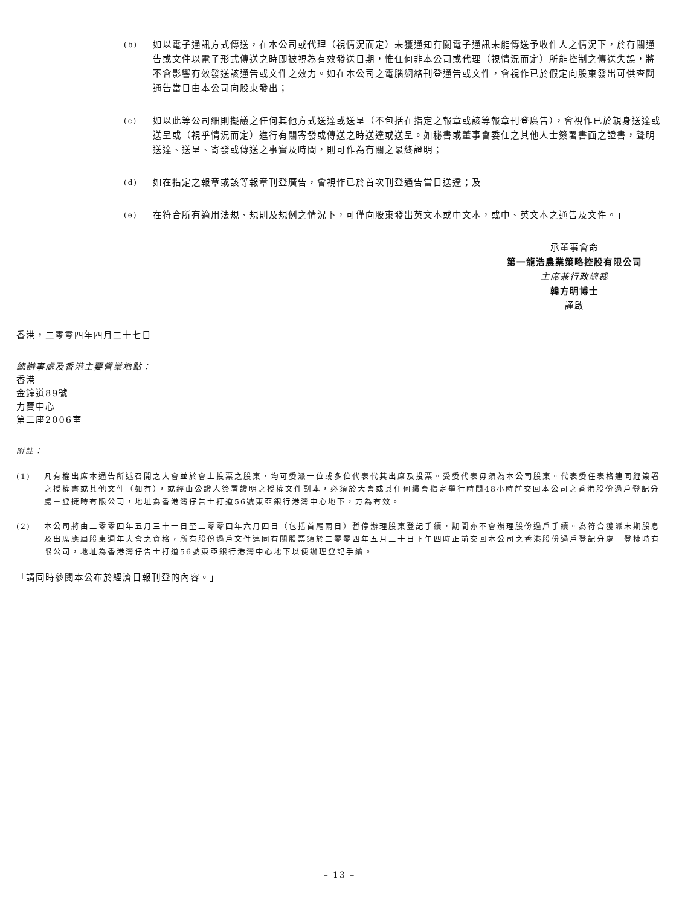(b)
如以電子通訊方式傳送，在本公司或代理（視情況而定）未獲通知有關電子通訊未能傳送予收件人之情況下，於有關通告或文件以電子形式傳送之時即被視為有效發送日期，惟任何非本公司或代理（視情況而定）所能控制之傳送失誤，將不會影響有效發送該通告或文件之效力。如在本公司之電腦網絡刊登通告或文件，會視作已於假定向股東發出可供查閱通告當日由本公司向股東發出；
(c)
如以此等公司細則擬議之任何其他方式送達或送呈（不包括在指定之報章或該等報章刊登廣告），會視作已於親身送達或送呈或（視乎情況而定）進行有關寄發或傳送之時送達或送呈。如秘書或董事會委任之其他人士簽署書面之證書，聲明送達、送呈、寄發或傳送之事實及時間，則可作為有關之最終證明；
(d)
如在指定之報章或該等報章刊登廣告，會視作已於首次刊登通告當日送達；及
(e)
在符合所有適用法規、規則及規例之情況下，可僅向股東發出英文本或中文本，或中、英文本之通告及文件。」
承董事會命
第一龍浩農業策略控股有限公司
主席兼行政總裁
韓方明博士
謹啟
香港，二零零四年四月二十七日
總辦事處及香港主要營業地點：
香港
金鐘道89號
力寶中心
第二座2006室
附註：
(1) 凡有權出席本通告所述召開之大會並於會上投票之股東，均可委派一位或多位代表代其出席及投票。受委代表毋須為本公司股東。代表委任表格連同經簽署之授權書或其他文件（如有），或經由公證人簽署證明之授權文件副本，必須於大會或其任何續會指定舉行時間48小時前交回本公司之香港股份過戶登記分處－登捷時有限公司，地址為香港灣仔告士打道56號東亞銀行港灣中心地下，方為有效。
(2) 本公司將由二零零四年五月三十一日至二零零四年六月四日（包括首尾兩日）暫停辦理股東登記手續，期間亦不會辦理股份過戶手續。為符合獲派末期股息及出席應屆股東週年大會之資格，所有股份過戶文件連同有關股票須於二零零四年五月三十日下午四時正前交回本公司之香港股份過戶登記分處－登捷時有限公司，地址為香港灣仔告士打道56號東亞銀行港灣中心地下以便辦理登記手續。
「請同時參閱本公布於經濟日報刊登的內容。」
– 13 –